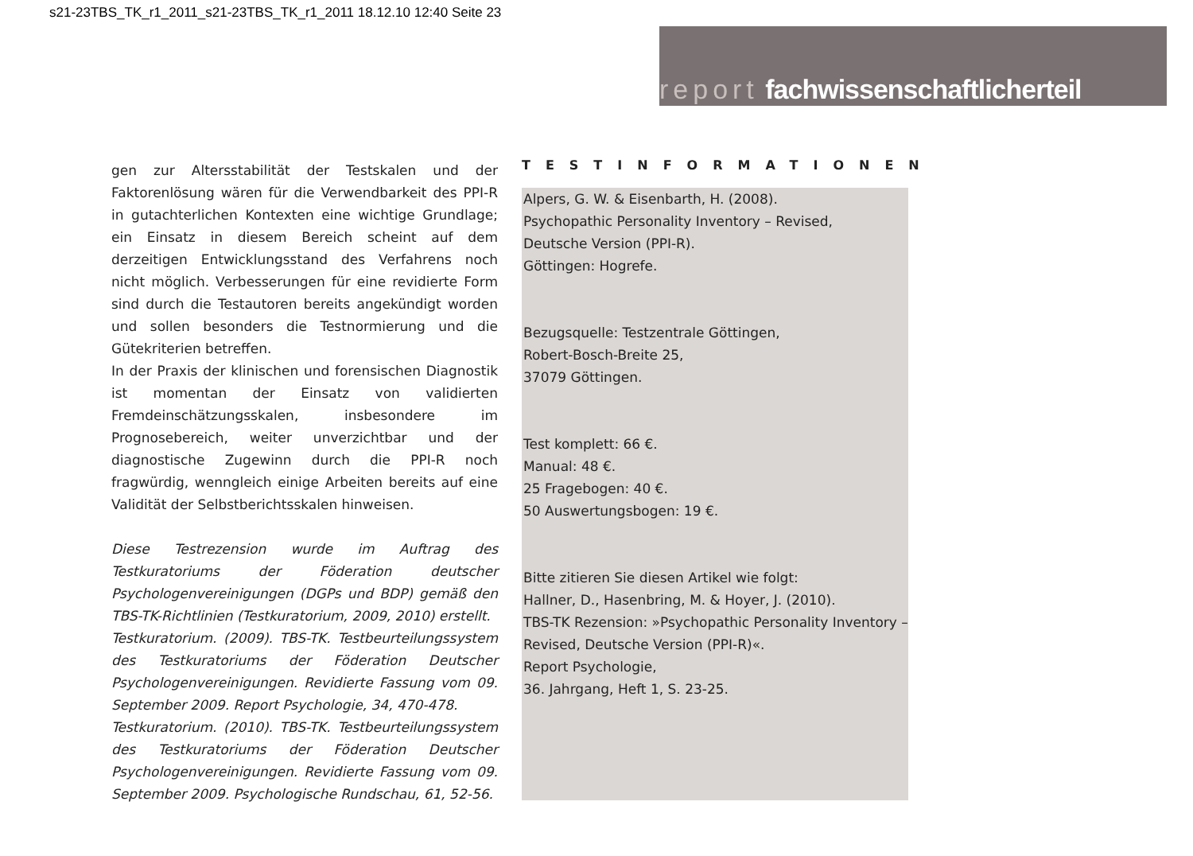s21-23TBS_TK_r1_2011_s21-23TBS_TK_r1_2011 18.12.10 12:40 Seite 23
report fachwissenschaftlicherteil
gen zur Altersstabilität der Testskalen und der Faktorenlösung wären für die Verwendbarkeit des PPI-R in gutachterlichen Kontexten eine wichtige Grundlage; ein Einsatz in diesem Bereich scheint auf dem derzeitigen Entwicklungsstand des Verfahrens noch nicht möglich. Verbesserungen für eine revidierte Form sind durch die Testautoren bereits angekündigt worden und sollen besonders die Testnormierung und die Gütekriterien betreffen.
In der Praxis der klinischen und forensischen Diagnostik ist momentan der Einsatz von validierten Fremdeinschätzungsskalen, insbesondere im Prognosebereich, weiter unverzichtbar und der diagnostische Zugewinn durch die PPI-R noch fragwürdig, wenngleich einige Arbeiten bereits auf eine Validität der Selbstberichtsskalen hinweisen.
Diese Testrezension wurde im Auftrag des Testkuratoriums der Föderation deutscher Psychologenvereinigungen (DGPs und BDP) gemäß den TBS-TK-Richtlinien (Testkuratorium, 2009, 2010) erstellt.
Testkuratorium. (2009). TBS-TK. Testbeurteilungssystem des Testkuratoriums der Föderation Deutscher Psychologenvereinigungen. Revidierte Fassung vom 09. September 2009. Report Psychologie, 34, 470-478.
Testkuratorium. (2010). TBS-TK. Testbeurteilungssystem des Testkuratoriums der Föderation Deutscher Psychologenvereinigungen. Revidierte Fassung vom 09. September 2009. Psychologische Rundschau, 61, 52-56.
TESTINFORMATIONEN
Alpers, G. W. & Eisenbarth, H. (2008).
Psychopathic Personality Inventory – Revised,
Deutsche Version (PPI-R).
Göttingen: Hogrefe.
Bezugsquelle: Testzentrale Göttingen,
Robert-Bosch-Breite 25,
37079 Göttingen.
Test komplett: 66 €.
Manual: 48 €.
25 Fragebogen: 40 €.
50 Auswertungsbogen: 19 €.
Bitte zitieren Sie diesen Artikel wie folgt:
Hallner, D., Hasenbring, M. & Hoyer, J. (2010).
TBS-TK Rezension: »Psychopathic Personality Inventory – Revised, Deutsche Version (PPI-R)«.
Report Psychologie,
36. Jahrgang, Heft 1, S. 23-25.